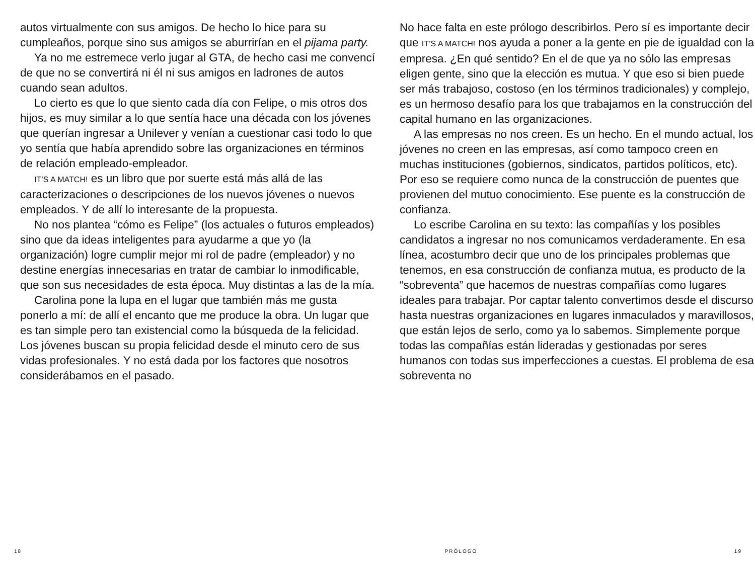autos virtualmente con sus amigos. De hecho lo hice para su cumpleaños, porque sino sus amigos se aburrirían en el pijama party.
Ya no me estremece verlo jugar al GTA, de hecho casi me convencí de que no se convertirá ni él ni sus amigos en ladrones de autos cuando sean adultos.
Lo cierto es que lo que siento cada día con Felipe, o mis otros dos hijos, es muy similar a lo que sentía hace una década con los jóvenes que querían ingresar a Unilever y venían a cuestionar casi todo lo que yo sentía que había aprendido sobre las organizaciones en términos de relación empleado-empleador.
IT’S A MATCH! es un libro que por suerte está más allá de las caracterizaciones o descripciones de los nuevos jóvenes o nuevos empleados. Y de allí lo interesante de la propuesta.
No nos plantea “cómo es Felipe” (los actuales o futuros empleados) sino que da ideas inteligentes para ayudarme a que yo (la organización) logre cumplir mejor mi rol de padre (empleador) y no destine energías innecesarias en tratar de cambiar lo inmodificable, que son sus necesidades de esta época. Muy distintas a las de la mía.
Carolina pone la lupa en el lugar que también más me gusta ponerlo a mí: de allí el encanto que me produce la obra. Un lugar que es tan simple pero tan existencial como la búsqueda de la felicidad. Los jóvenes buscan su propia felicidad desde el minuto cero de sus vidas profesionales. Y no está dada por los factores que nosotros considerábamos en el pasado.
No hace falta en este prólogo describirlos. Pero sí es importante decir que IT’S A MATCH! nos ayuda a poner a la gente en pie de igualdad con la empresa. ¿En qué sentido? En el de que ya no sólo las empresas eligen gente, sino que la elección es mutua. Y que eso si bien puede ser más trabajoso, costoso (en los términos tradicionales) y complejo, es un hermoso desafío para los que trabajamos en la construcción del capital humano en las organizaciones.
A las empresas no nos creen. Es un hecho. En el mundo actual, los jóvenes no creen en las empresas, así como tampoco creen en muchas instituciones (gobiernos, sindicatos, partidos políticos, etc). Por eso se requiere como nunca de la construcción de puentes que provienen del mutuo conocimiento. Ese puente es la construcción de confianza.
Lo escribe Carolina en su texto: las compañías y los posibles candidatos a ingresar no nos comunicamos verdaderamente. En esa línea, acostumbro decir que uno de los principales problemas que tenemos, en esa construcción de confianza mutua, es producto de la “sobreventa” que hacemos de nuestras compañías como lugares ideales para trabajar. Por captar talento convertimos desde el discurso hasta nuestras organizaciones en lugares inmaculados y maravillosos, que están lejos de serlo, como ya lo sabemos. Simplemente porque todas las compañías están lideradas y gestionadas por seres humanos con todas sus imperfecciones a cuestas. El problema de esa sobreventa no
18 PRÓLOGO 19